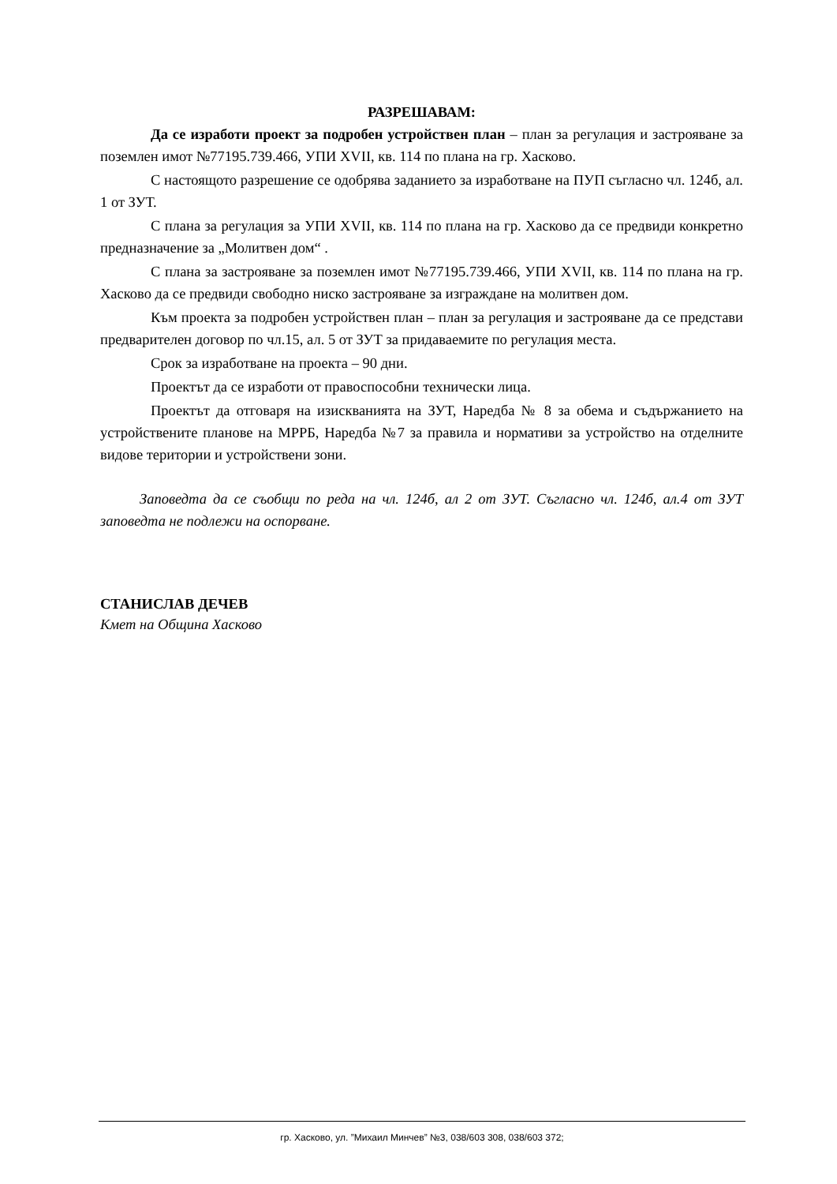РАЗРЕШАВАМ:
Да се изработи проект за подробен устройствен план – план за регулация и застрояване за поземлен имот №77195.739.466, УПИ XVII, кв. 114 по плана на гр. Хасково.
С настоящото разрешение се одобрява заданието за изработване на ПУП съгласно чл. 124б, ал. 1 от ЗУТ.
С плана за регулация за УПИ XVII, кв. 114 по плана на гр. Хасково да се предвиди конкретно предназначение за „Молитвен дом“ .
С плана за застрояване за поземлен имот №77195.739.466, УПИ XVII, кв. 114 по плана на гр. Хасково да се предвиди свободно ниско застрояване за изграждане на молитвен дом.
Към проекта за подробен устройствен план – план за регулация и застрояване да се представи предварителен договор по чл.15, ал. 5 от ЗУТ за придаваемите по регулация места.
Срок за изработване на проекта – 90 дни.
Проектът да се изработи от правоспособни технически лица.
Проектът да отговаря на изискванията на ЗУТ, Наредба № 8 за обема и съдържанието на устройствените планове на МРРБ, Наредба №7 за правила и нормативи за устройство на отделните видове територии и устройствени зони.
Заповедта да се съобщи по реда на чл. 124б, ал 2 от ЗУТ. Съгласно чл. 124б, ал.4 от ЗУТ заповедта не подлежи на оспорване.
СТАНИСЛАВ ДЕЧЕВ
Кмет на Община Хасково
гр. Хасково, ул. ”Михаил Минчев” №3, 038/603 308, 038/603 372;